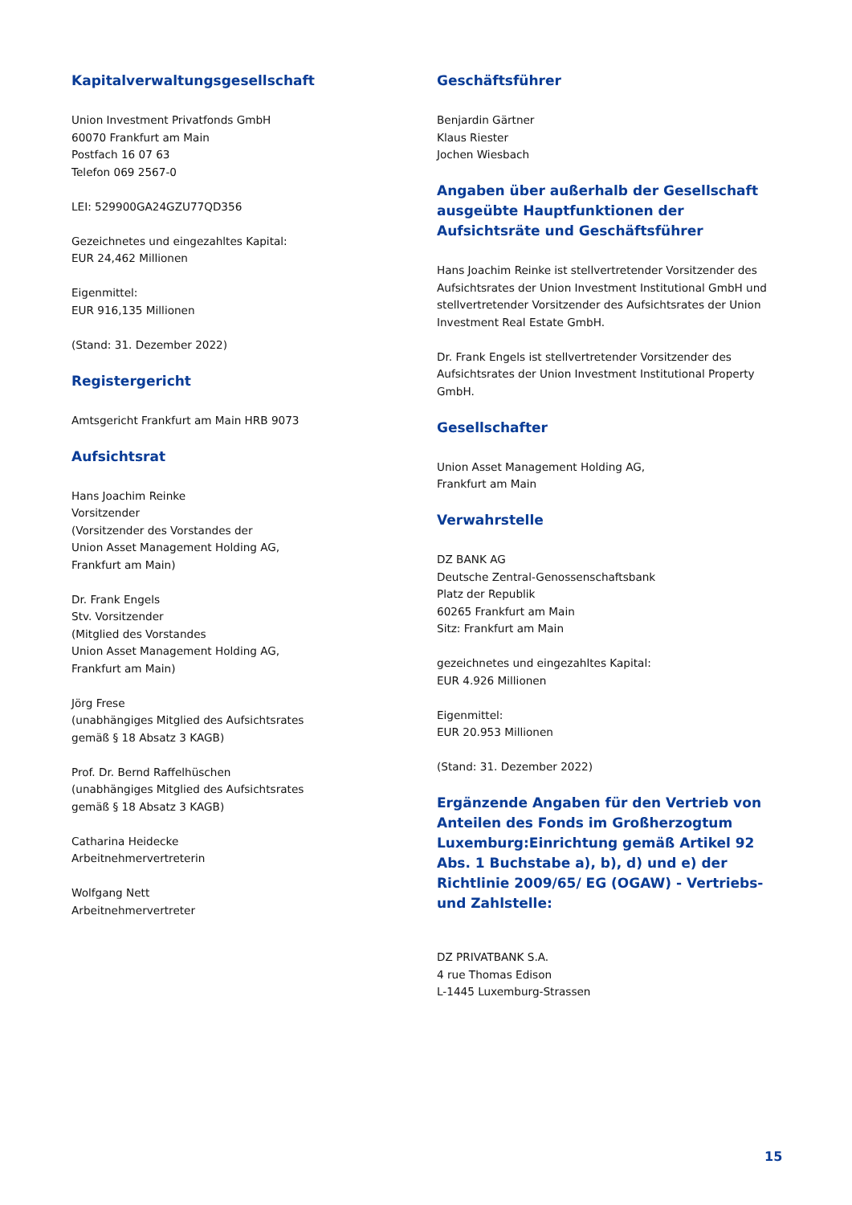Kapitalverwaltungsgesellschaft
Union Investment Privatfonds GmbH
60070 Frankfurt am Main
Postfach 16 07 63
Telefon 069 2567-0
LEI: 529900GA24GZU77QD356
Gezeichnetes und eingezahltes Kapital:
EUR 24,462 Millionen
Eigenmittel:
EUR 916,135 Millionen
(Stand: 31. Dezember 2022)
Registergericht
Amtsgericht Frankfurt am Main HRB 9073
Aufsichtsrat
Hans Joachim Reinke
Vorsitzender
(Vorsitzender des Vorstandes der
Union Asset Management Holding AG,
Frankfurt am Main)
Dr. Frank Engels
Stv. Vorsitzender
(Mitglied des Vorstandes
Union Asset Management Holding AG,
Frankfurt am Main)
Jörg Frese
(unabhängiges Mitglied des Aufsichtsrates
gemäß § 18 Absatz 3 KAGB)
Prof. Dr. Bernd Raffelhüschen
(unabhängiges Mitglied des Aufsichtsrates
gemäß § 18 Absatz 3 KAGB)
Catharina Heidecke
Arbeitnehmervertreterin
Wolfgang Nett
Arbeitnehmervertreter
Geschäftsführer
Benjardin Gärtner
Klaus Riester
Jochen Wiesbach
Angaben über außerhalb der Gesellschaft ausgeübte Hauptfunktionen der Aufsichtsräte und Geschäftsführer
Hans Joachim Reinke ist stellvertretender Vorsitzender des Aufsichtsrates der Union Investment Institutional GmbH und stellvertretender Vorsitzender des Aufsichtsrates der Union Investment Real Estate GmbH.
Dr. Frank Engels ist stellvertretender Vorsitzender des Aufsichtsrates der Union Investment Institutional Property GmbH.
Gesellschafter
Union Asset Management Holding AG,
Frankfurt am Main
Verwahrstelle
DZ BANK AG
Deutsche Zentral-Genossenschaftsbank
Platz der Republik
60265 Frankfurt am Main
Sitz: Frankfurt am Main
gezeichnetes und eingezahltes Kapital:
EUR 4.926 Millionen
Eigenmittel:
EUR 20.953 Millionen
(Stand: 31. Dezember 2022)
Ergänzende Angaben für den Vertrieb von Anteilen des Fonds im Großherzogtum Luxemburg:Einrichtung gemäß Artikel 92 Abs. 1 Buchstabe a), b), d) und e) der Richtlinie 2009/65/ EG (OGAW) - Vertriebs- und Zahlstelle:
DZ PRIVATBANK S.A.
4 rue Thomas Edison
L-1445 Luxemburg-Strassen
15